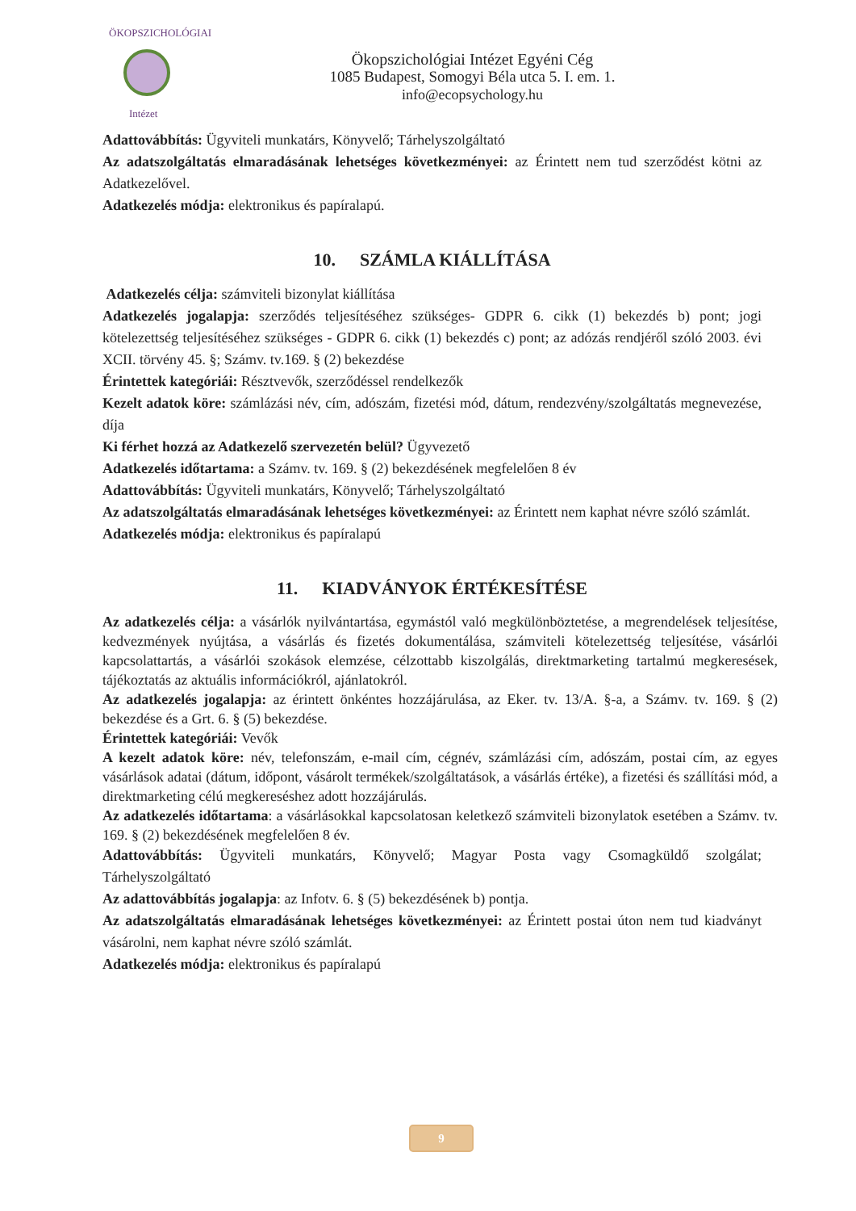ÖKOPSZICHOLÓGIAI
Intézet
Ökopszichológiai Intézet Egyéni Cég
1085 Budapest, Somogyi Béla utca 5. I. em. 1.
info@ecopsychology.hu
Adattovábbítás: Ügyviteli munkatárs, Könyvelő; Tárhelyszolgáltató
Az adatszolgáltatás elmaradásának lehetséges következményei: az Érintett nem tud szerződést kötni az Adatkezelővel.
Adatkezelés módja: elektronikus és papíralapú.
10. SZÁMLA KIÁLLÍTÁSA
Adatkezelés célja: számviteli bizonylat kiállítása
Adatkezelés jogalapja: szerződés teljesítéséhez szükséges- GDPR 6. cikk (1) bekezdés b) pont; jogi kötelezettség teljesítéséhez szükséges - GDPR 6. cikk (1) bekezdés c) pont; az adózás rendjéről szóló 2003. évi XCII. törvény 45. §; Számv. tv.169. § (2) bekezdése
Érintettek kategóriái: Résztvevők, szerződéssel rendelkezők
Kezelt adatok köre: számlázási név, cím, adószám, fizetési mód, dátum, rendezvény/szolgáltatás megnevezése, díja
Ki férhet hozzá az Adatkezelő szervezetén belül? Ügyvezető
Adatkezelés időtartama: a Számv. tv. 169. § (2) bekezdésének megfelelően 8 év
Adattovábbítás: Ügyviteli munkatárs, Könyvelő; Tárhelyszolgáltató
Az adatszolgáltatás elmaradásának lehetséges következményei: az Érintett nem kaphat névre szóló számlát.
Adatkezelés módja: elektronikus és papíralapú
11. KIADVÁNYOK ÉRTÉKESÍTÉSE
Az adatkezelés célja: a vásárlók nyilvántartása, egymástól való megkülönböztetése, a megrendelések teljesítése, kedvezmények nyújtása, a vásárlás és fizetés dokumentálása, számviteli kötelezettség teljesítése, vásárlói kapcsolattartás, a vásárlói szokások elemzése, célzottabb kiszolgálás, direktmarketing tartalmú megkeresések, tájékoztatás az aktuális információkról, ajánlatokról.
Az adatkezelés jogalapja: az érintett önkéntes hozzájárulása, az Eker. tv. 13/A. §-a, a Számv. tv. 169. § (2) bekezdése és a Grt. 6. § (5) bekezdése.
Érintettek kategóriái: Vevők
A kezelt adatok köre: név, telefonszám, e-mail cím, cégnév, számlázási cím, adószám, postai cím, az egyes vásárlások adatai (dátum, időpont, vásárolt termékek/szolgáltatások, a vásárlás értéke), a fizetési és szállítási mód, a direktmarketing célú megkereséshez adott hozzájárulás.
Az adatkezelés időtartama: a vásárlásokkal kapcsolatosan keletkező számviteli bizonylatok esetében a Számv. tv. 169. § (2) bekezdésének megfelelően 8 év.
Adattovábbítás: Ügyviteli munkatárs, Könyvelő; Magyar Posta vagy Csomagküldő szolgálat; Tárhelyszolgáltató
Az adattovábbítás jogalapja: az Infotv. 6. § (5) bekezdésének b) pontja.
Az adatszolgáltatás elmaradásának lehetséges következményei: az Érintett postai úton nem tud kiadványt vásárolni, nem kaphat névre szóló számlát.
Adatkezelés módja: elektronikus és papíralapú
9